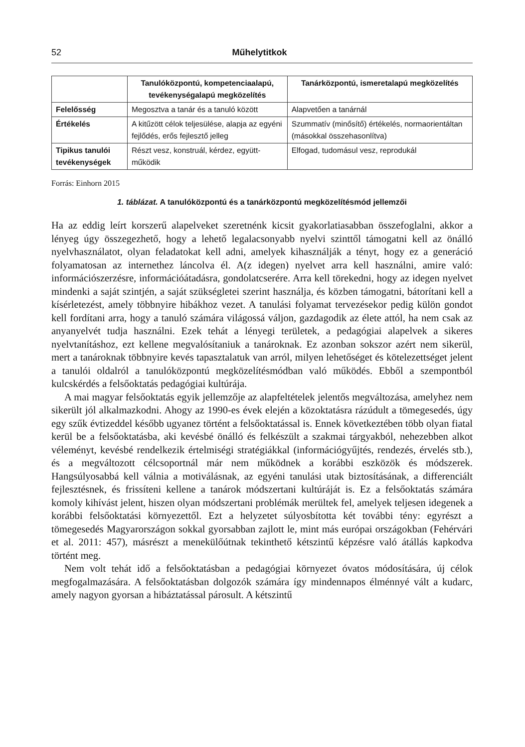52 Műhelytitkok
| | Tanulóközpontú, kompetenciaalapú, tevékenységalapú megközelítés | Tanárközpontú, ismeretalapú megközelítés |
| --- | --- | --- |
| Felelősség | Megosztva a tanár és a tanuló között | Alapvetően a tanárnál |
| Értékelés | A kitűzött célok teljesülése, alapja az egyéni fejlődés, erős fejlesztő jelleg | Szummatív (minősítő) értékelés, normaorientáltan (másokkal összehasonlítva) |
| Tipikus tanulói tevékenységek | Részt vesz, konstruál, kérdez, együtt­működik | Elfogad, tudomásul vesz, reprodukál |
Forrás: Einhorn 2015
1. táblázat. A tanulóközpontú és a tanárközpontú megközelítésmód jellemzői
Ha az eddig leírt korszerű alapelveket szeretnénk kicsit gyakorlatiasabban összefog­lalni, akkor a lényeg úgy összegezhető, hogy a lehető legalacsonyabb nyelvi szint­től támogatni kell az önálló nyelvhasználatot, olyan feladatokat kell adni, amelyek kihasználják a tényt, hogy ez a generáció folyamatosan az internethez láncolva él. A(z idegen) nyelvet arra kell használni, amire való: információszerzésre, információ­átadásra, gondolatcserére. Arra kell törekedni, hogy az idegen nyelvet mindenki a saját szintjén, a saját szükségletei szerint használja, és közben támogatni, bátorítani kell a kísérletezést, amely többnyire hibákhoz vezet. A tanulási folyamat tervezésekor pedig külön gondot kell fordítani arra, hogy a tanuló számára világossá váljon, gazdagodik az élete attól, ha nem csak az anyanyelvét tudja használni. Ezek tehát a lényegi terü­letek, a pedagógiai alapelvek a sikeres nyelvtanításhoz, ezt kellene megvalósítaniuk a tanároknak. Ez azonban sokszor azért nem sikerül, mert a tanároknak többnyire kevés tapasztalatuk van arról, milyen lehetőséget és kötelezettséget jelent a tanulói oldalról a tanulóközpontú megközelítésmódban való működés. Ebből a szempontból kulcskérdés a felsőoktatás pedagógiai kultúrája.
A mai magyar felsőoktatás egyik jellemzője az alapfeltételek jelentős megváltozása, amelyhez nem sikerült jól alkalmazkodni. Ahogy az 1990-es évek elején a közoktatás­ra rázúdult a tömegesedés, úgy egy szűk évtizeddel később ugyanez történt a felsőok­tatással is. Ennek következtében több olyan fiatal kerül be a felsőoktatásba, aki kevés­bé önálló és felkészült a szakmai tárgyakból, nehezebben alkot véleményt, kevésbé rendelkezik értelmiségi stratégiákkal (információgyűjtés, rendezés, érvelés stb.), és a megváltozott célcsoportnál már nem működnek a korábbi eszközök és módszerek. Hangsúlyosabbá kell válnia a motiválásnak, az egyéni tanulási utak biztosításának, a differenciált fejlesztésnek, és frissíteni kellene a tanárok módszertani kultúráját is. Ez a felsőoktatás számára komoly kihívást jelent, hiszen olyan módszertani problé­mák merültek fel, amelyek teljesen idegenek a korábbi felsőoktatási környezettől. Ezt a helyzetet súlyosbította két további tény: egyrészt a tömegesedés Magyarországon sokkal gyorsabban zajlott le, mint más európai országokban (Fehérvári et al. 2011: 457), másrészt a menekülőútnak tekinthető kétszintű képzésre való átállás kapkodva történt meg.
Nem volt tehát idő a felsőoktatásban a pedagógiai környezet óvatos módosítására, új célok megfogalmazására. A felsőoktatásban dolgozók számára így mindennapos élménnyé vált a kudarc, amely nagyon gyorsan a hibáztatással párosult. A kétszintű